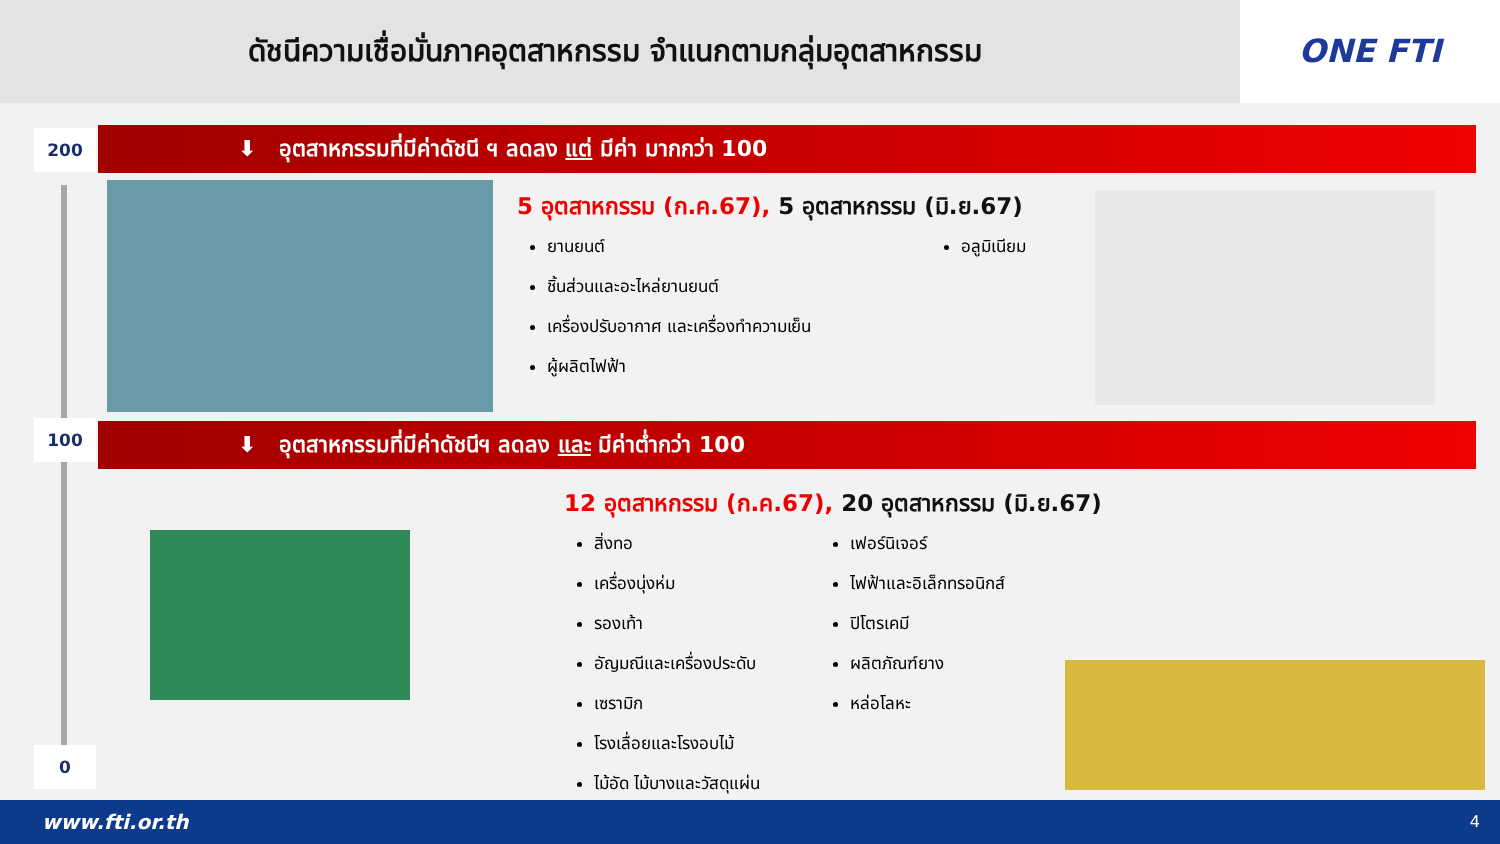ดัชนีความเชื่อมั่นภาคอุตสาหกรรม จำแนกตามกลุ่มอุตสาหกรรม
ONE FTI
200
100
0
⬇ อุตสาหกรรมที่มีค่าดัชนี ฯ ลดลง แต่ มีค่า มากกว่า 100
5 อุตสาหกรรม (ก.ค.67), 5 อุตสาหกรรม (มิ.ย.67)
ยานยนต์
ชิ้นส่วนและอะไหล่ยานยนต์
เครื่องปรับอากาศ และเครื่องทำความเย็น
ผู้ผลิตไฟฟ้า
อลูมิเนียม
⬇ อุตสาหกรรมที่มีค่าดัชนีฯ ลดลง และ มีค่าต่ำกว่า 100
12 อุตสาหกรรม (ก.ค.67), 20 อุตสาหกรรม (มิ.ย.67)
สิ่งทอ
เครื่องนุ่งห่ม
รองเท้า
อัญมณีและเครื่องประดับ
เซรามิก
โรงเลื่อยและโรงอบไม้
ไม้อัด ไม้บางและวัสดุแผ่น
เฟอร์นิเจอร์
ไฟฟ้าและอิเล็กทรอนิกส์
ปิโตรเคมี
ผลิตภัณฑ์ยาง
หล่อโลหะ
www.fti.or.th 4